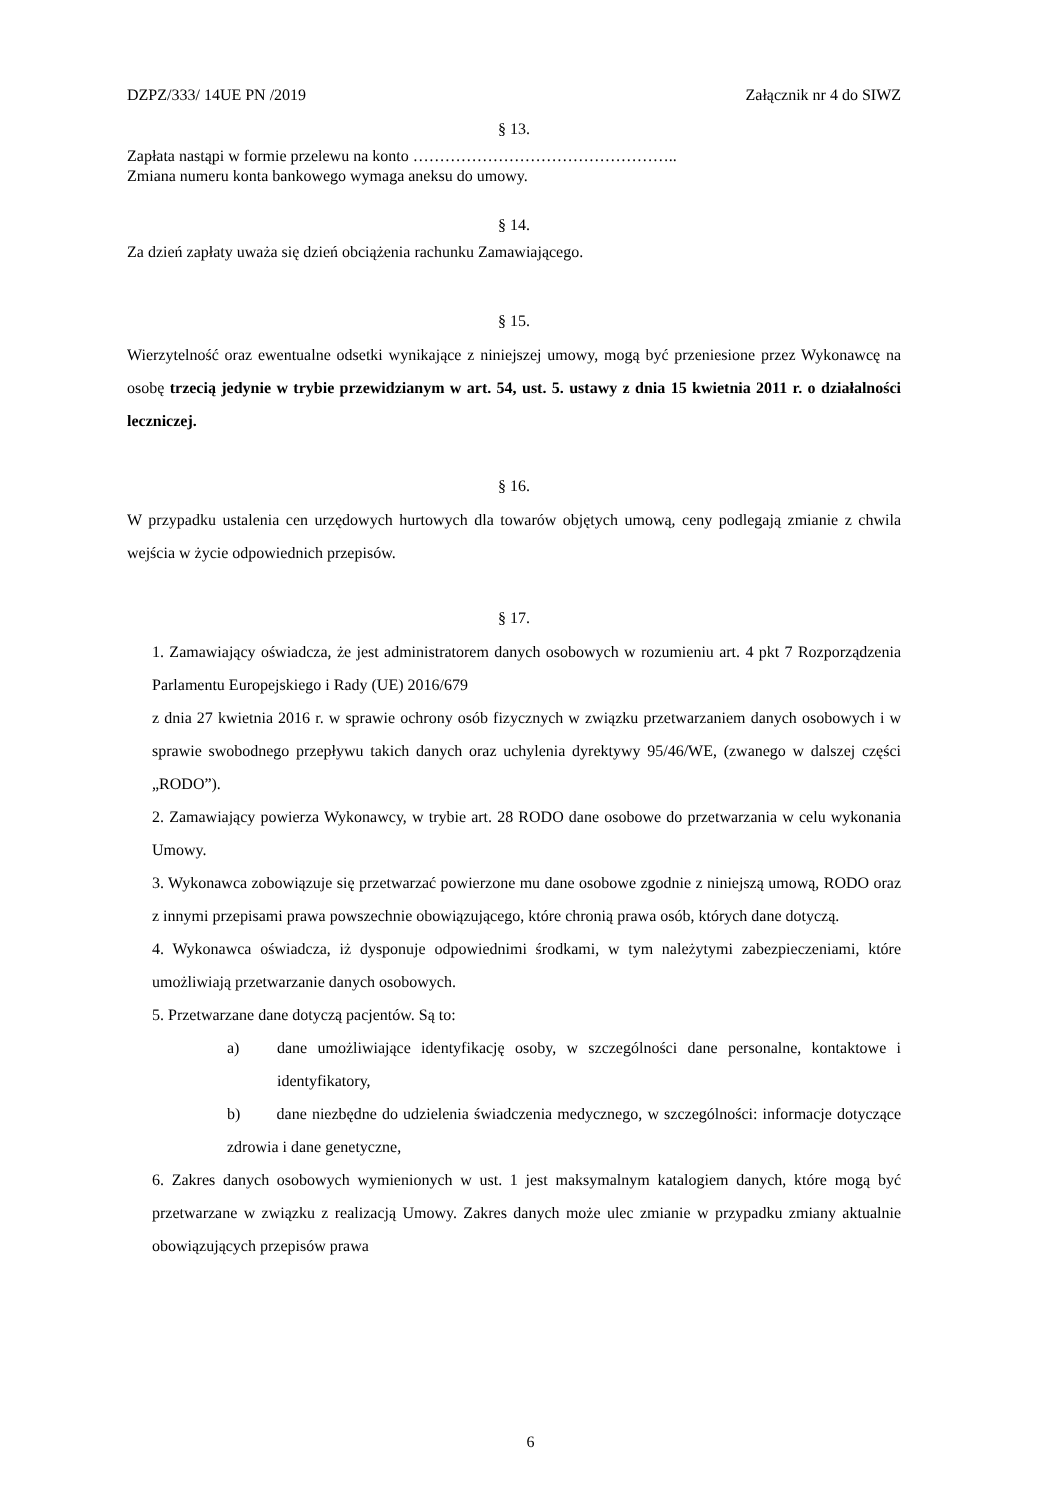DZPZ/333/ 14UE PN /2019 Załącznik nr 4 do SIWZ
§ 13.
Zapłata nastąpi w formie przelewu na konto …………………………………………..
Zmiana numeru konta bankowego wymaga aneksu do umowy.
§ 14.
Za dzień zapłaty uważa się dzień obciążenia rachunku Zamawiającego.
§ 15.
Wierzytelność oraz ewentualne odsetki wynikające z niniejszej umowy, mogą być przeniesione przez Wykonawcę na osobę trzecią jedynie w trybie przewidzianym w art. 54, ust. 5. ustawy z dnia 15 kwietnia 2011 r. o działalności leczniczej.
§ 16.
W przypadku ustalenia cen urzędowych hurtowych dla towarów objętych umową, ceny podlegają zmianie z chwila wejścia w życie odpowiednich przepisów.
§ 17.
1. Zamawiający oświadcza, że jest administratorem danych osobowych w rozumieniu art. 4 pkt 7 Rozporządzenia Parlamentu Europejskiego i Rady (UE) 2016/679
z dnia 27 kwietnia 2016 r. w sprawie ochrony osób fizycznych w związku przetwarzaniem danych osobowych i w sprawie swobodnego przepływu takich danych oraz uchylenia dyrektywy 95/46/WE, (zwanego w dalszej części „RODO”).
2. Zamawiający powierza Wykonawcy, w trybie art. 28 RODO dane osobowe do przetwarzania w celu wykonania Umowy.
3. Wykonawca zobowiązuje się przetwarzać powierzone mu dane osobowe zgodnie z niniejszą umową, RODO oraz z innymi przepisami prawa powszechnie obowiązującego, które chronią prawa osób, których dane dotyczą.
4. Wykonawca oświadcza, iż dysponuje odpowiednimi środkami, w tym należytymi zabezpieczeniami, które umożliwiają przetwarzanie danych osobowych.
5. Przetwarzane dane dotyczą pacjentów. Są to:
a)
dane umożliwiające identyfikację osoby, w szczególności dane personalne, kontaktowe i identyfikatory,
b) dane niezbędne do udzielenia świadczenia medycznego, w szczególności: informacje dotyczące zdrowia i dane genetyczne,
6. Zakres danych osobowych wymienionych w ust. 1 jest maksymalnym katalogiem danych, które mogą być przetwarzane w związku z realizacją Umowy. Zakres danych może ulec zmianie w przypadku zmiany aktualnie obowiązujących przepisów prawa
6